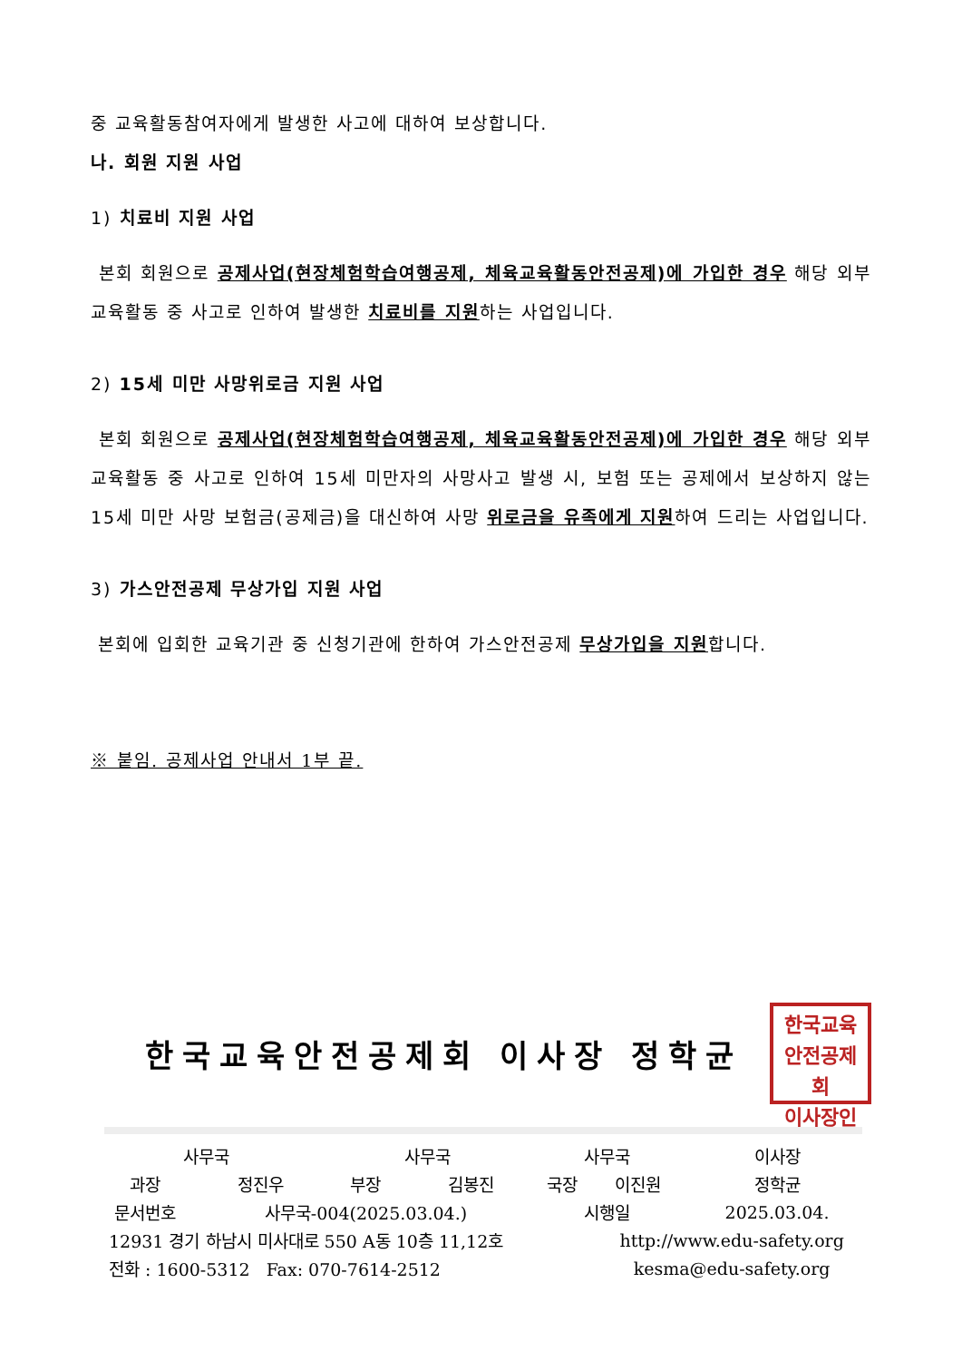중 교육활동참여자에게 발생한 사고에 대하여 보상합니다.
나. 회원 지원 사업
1) 치료비 지원 사업
본회 회원으로 공제사업(현장체험학습여행공제, 체육교육활동안전공제)에 가입한 경우 해당 외부 교육활동 중 사고로 인하여 발생한 치료비를 지원하는 사업입니다.
2) 15세 미만 사망위로금 지원 사업
본회 회원으로 공제사업(현장체험학습여행공제, 체육교육활동안전공제)에 가입한 경우 해당 외부 교육활동 중 사고로 인하여 15세 미만자의 사망사고 발생 시, 보험 또는 공제에서 보상하지 않는 15세 미만 사망 보험금(공제금)을 대신하여 사망 위로금을 유족에게 지원하여 드리는 사업입니다.
3) 가스안전공제 무상가입 지원 사업
본회에 입회한 교육기관 중 신청기관에 한하여 가스안전공제 무상가입을 지원합니다.
※ 붙임. 공제사업 안내서 1부 끝.
한국교육안전공제회 이사장 정학균
한국교육
안전공제회
이사장인
| 사무국 | | 사무국 | | 사무국 | | 이사장 |
| 과장 | 정진우 | 부장 | 김봉진 | 국장 | 이진원 | 정학균 |
| 문서번호 | 사무국-004(2025.03.04.) | | | 시행일 | | 2025.03.04. |
| 12931 경기 하남시 미사대로 550 A동 10층 11,12호 | | | | | http://www.edu-safety.org | |
| 전화 : 1600-5312 Fax: 070-7614-2512 | | | | | kesma@edu-safety.org | |